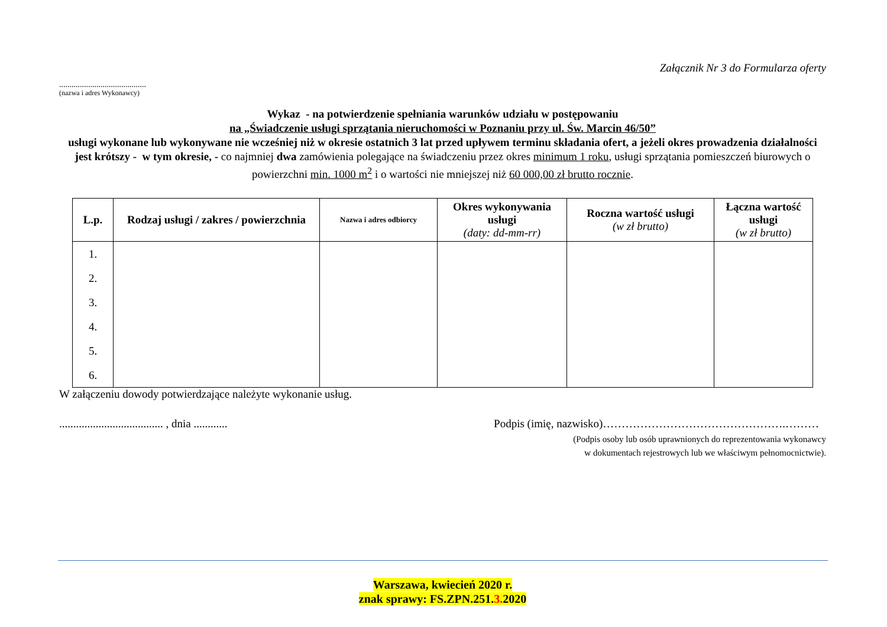Załącznik Nr 3 do Formularza oferty
..........................................
(nazwa i adres Wykonawcy)
Wykaz - na potwierdzenie spełniania warunków udziału w postępowaniu
na „Świadczenie usługi sprzątania nieruchomości w Poznaniu przy ul. Św. Marcin 46/50”
usługi wykonane lub wykonywane nie wcześniej niż w okresie ostatnich 3 lat przed upływem terminu składania ofert, a jeżeli okres prowadzenia działalności jest krótszy - w tym okresie, - co najmniej dwa zamówienia polegające na świadczeniu przez okres minimum 1 roku, usługi sprzątania pomieszczeń biurowych o powierzchni min. 1000 m<sup>2</sup> i o wartości nie mniejszej niż 60 000,00 zł brutto rocznie.
| L.p. | Rodzaj usługi / zakres / powierzchnia | Nazwa i adres odbiorcy | Okres wykonywania usługi (daty: dd-mm-rr) | Roczna wartość usługi (w zł brutto) | Łączna wartość usługi (w zł brutto) |
| --- | --- | --- | --- | --- | --- |
| 1. 2. 3. 4. 5. 6. | | | | | |
W załączeniu dowody potwierdzające należyte wykonanie usług.
..................................... , dnia ............ Podpis (imię, nazwisko)………………………………………….………
(Podpis osoby lub osób uprawnionych do reprezentowania wykonawcy
w dokumentach rejestrowych lub we właściwym pełnomocnictwie).
Warszawa, kwiecień 2020 r.
znak sprawy: FS.ZPN.251.3. 2020